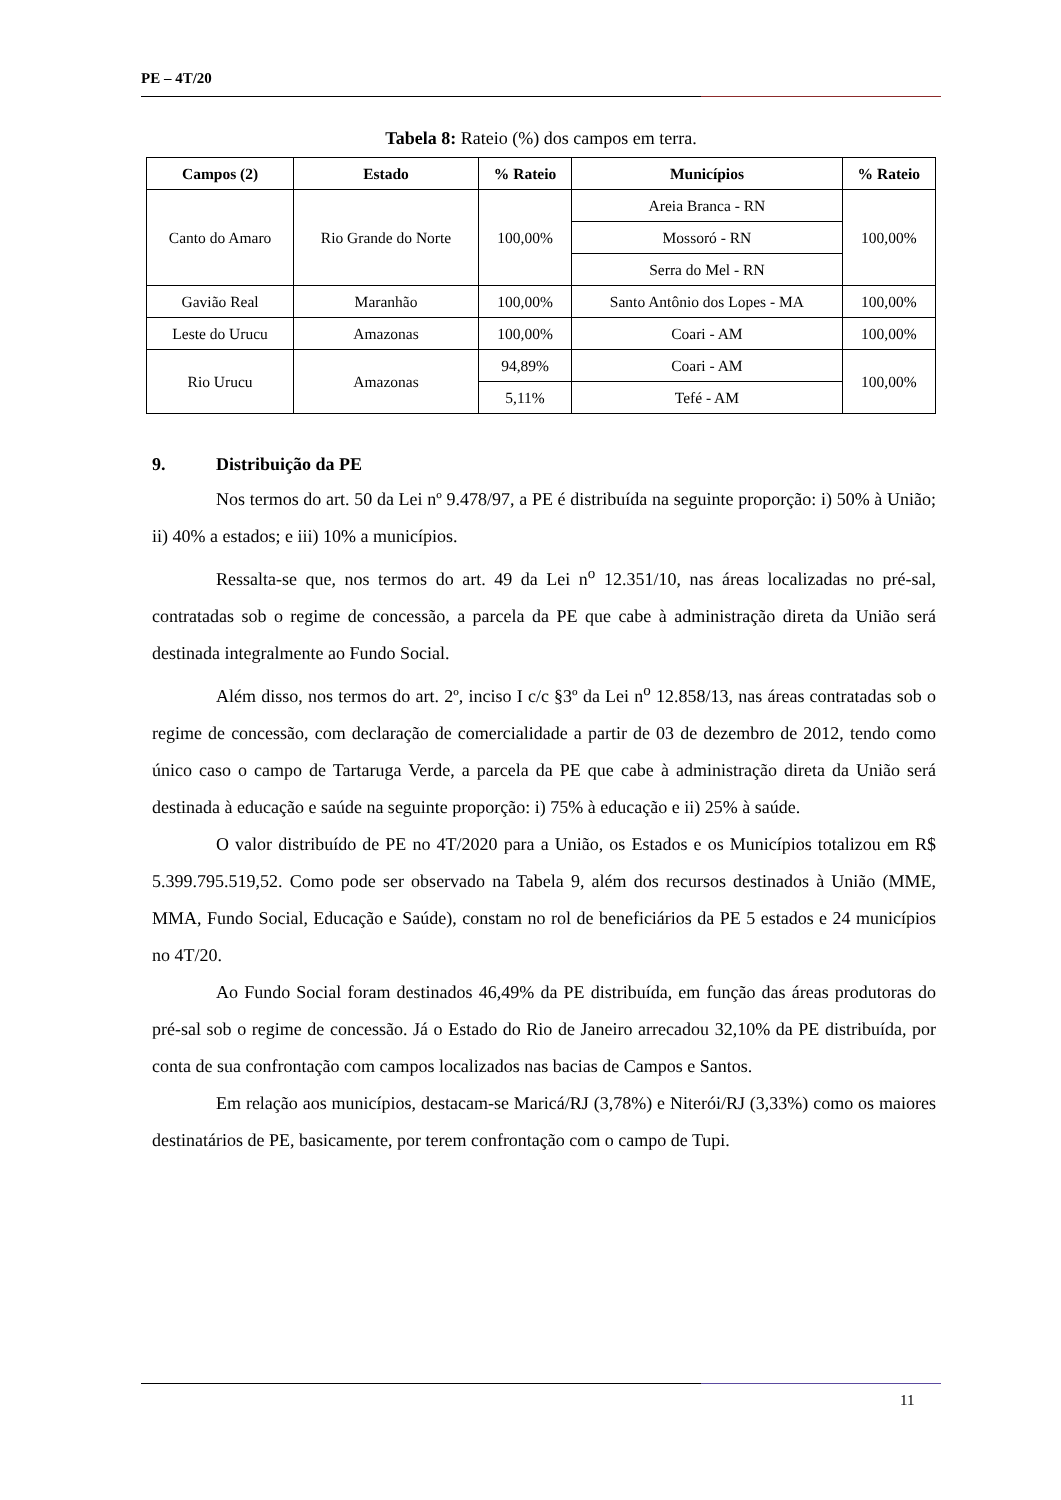PE – 4T/20
Tabela 8: Rateio (%) dos campos em terra.
| Campos (2) | Estado | % Rateio | Municípios | % Rateio |
| --- | --- | --- | --- | --- |
| Canto do Amaro | Rio Grande do Norte | 100,00% | Areia Branca - RN | 100,00% |
| | | | Mossoró - RN | |
| | | | Serra do Mel - RN | |
| Gavião Real | Maranhão | 100,00% | Santo Antônio dos Lopes - MA | 100,00% |
| Leste do Urucu | Amazonas | 100,00% | Coari - AM | 100,00% |
| Rio Urucu | Amazonas | 94,89% | Coari - AM | 100,00% |
| | | 5,11% | Tefé - AM | |
9. Distribuição da PE
Nos termos do art. 50 da Lei nº 9.478/97, a PE é distribuída na seguinte proporção: i) 50% à União; ii) 40% a estados; e iii) 10% a municípios.
Ressalta-se que, nos termos do art. 49 da Lei n<sup>o</sup> 12.351/10, nas áreas localizadas no pré-sal, contratadas sob o regime de concessão, a parcela da PE que cabe à administração direta da União será destinada integralmente ao Fundo Social.
Além disso, nos termos do art. 2º, inciso I c/c §3º da Lei n<sup>o</sup> 12.858/13, nas áreas contratadas sob o regime de concessão, com declaração de comercialidade a partir de 03 de dezembro de 2012, tendo como único caso o campo de Tartaruga Verde, a parcela da PE que cabe à administração direta da União será destinada à educação e saúde na seguinte proporção: i) 75% à educação e ii) 25% à saúde.
O valor distribuído de PE no 4T/2020 para a União, os Estados e os Municípios totalizou em R$ 5.399.795.519,52. Como pode ser observado na Tabela 9, além dos recursos destinados à União (MME, MMA, Fundo Social, Educação e Saúde), constam no rol de beneficiários da PE 5 estados e 24 municípios no 4T/20.
Ao Fundo Social foram destinados 46,49% da PE distribuída, em função das áreas produtoras do pré-sal sob o regime de concessão. Já o Estado do Rio de Janeiro arrecadou 32,10% da PE distribuída, por conta de sua confrontação com campos localizados nas bacias de Campos e Santos.
Em relação aos municípios, destacam-se Maricá/RJ (3,78%) e Niterói/RJ (3,33%) como os maiores destinatários de PE, basicamente, por terem confrontação com o campo de Tupi.
11